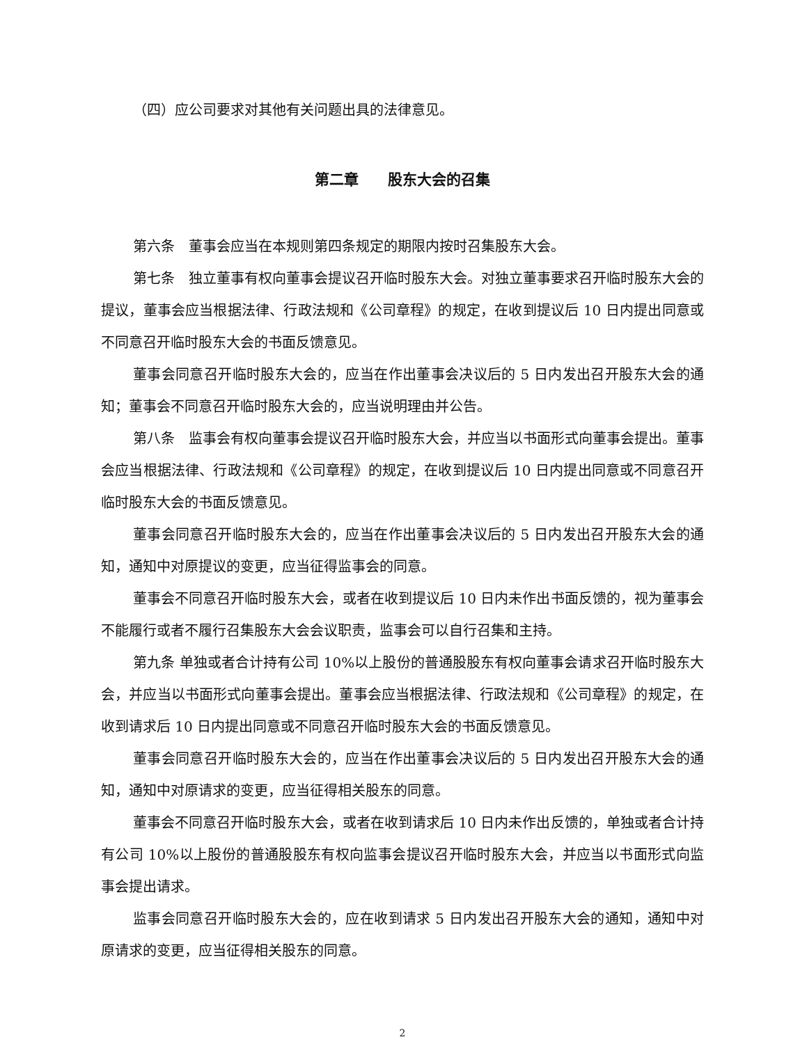（四）应公司要求对其他有关问题出具的法律意见。
第二章　　股东大会的召集
第六条　董事会应当在本规则第四条规定的期限内按时召集股东大会。
第七条　独立董事有权向董事会提议召开临时股东大会。对独立董事要求召开临时股东大会的提议，董事会应当根据法律、行政法规和《公司章程》的规定，在收到提议后 10 日内提出同意或不同意召开临时股东大会的书面反馈意见。
董事会同意召开临时股东大会的，应当在作出董事会决议后的 5 日内发出召开股东大会的通知；董事会不同意召开临时股东大会的，应当说明理由并公告。
第八条　监事会有权向董事会提议召开临时股东大会，并应当以书面形式向董事会提出。董事会应当根据法律、行政法规和《公司章程》的规定，在收到提议后 10 日内提出同意或不同意召开临时股东大会的书面反馈意见。
董事会同意召开临时股东大会的，应当在作出董事会决议后的 5 日内发出召开股东大会的通知，通知中对原提议的变更，应当征得监事会的同意。
董事会不同意召开临时股东大会，或者在收到提议后 10 日内未作出书面反馈的，视为董事会不能履行或者不履行召集股东大会会议职责，监事会可以自行召集和主持。
第九条 单独或者合计持有公司 10%以上股份的普通股股东有权向董事会请求召开临时股东大会，并应当以书面形式向董事会提出。董事会应当根据法律、行政法规和《公司章程》的规定，在收到请求后 10 日内提出同意或不同意召开临时股东大会的书面反馈意见。
董事会同意召开临时股东大会的，应当在作出董事会决议后的 5 日内发出召开股东大会的通知，通知中对原请求的变更，应当征得相关股东的同意。
董事会不同意召开临时股东大会，或者在收到请求后 10 日内未作出反馈的，单独或者合计持有公司 10%以上股份的普通股股东有权向监事会提议召开临时股东大会，并应当以书面形式向监事会提出请求。
监事会同意召开临时股东大会的，应在收到请求 5 日内发出召开股东大会的通知，通知中对原请求的变更，应当征得相关股东的同意。
2